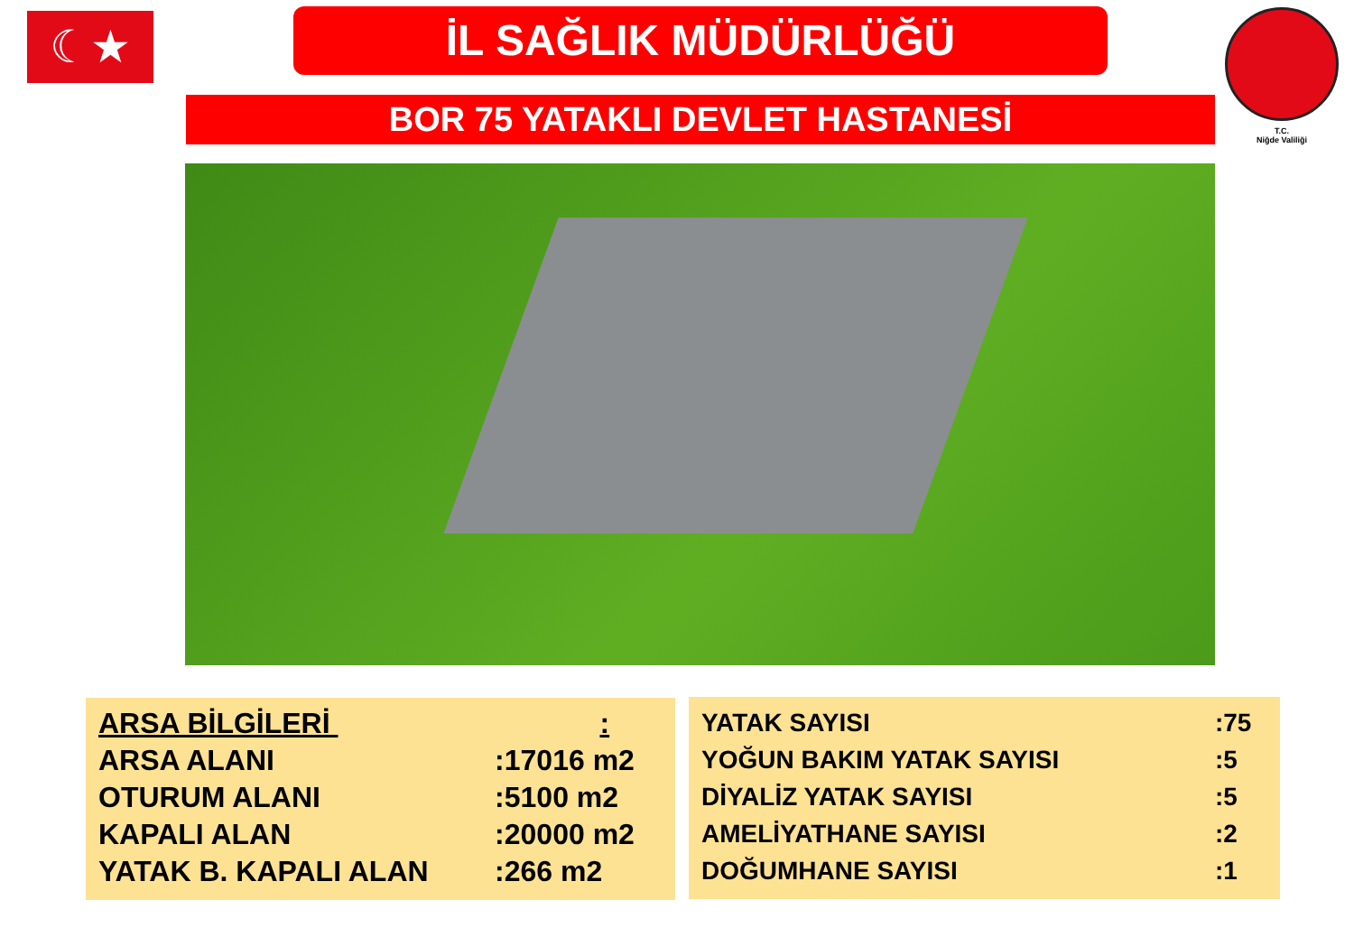☾★ İL SAĞLIK MÜDÜRLÜĞÜ
T.C.
Niğde Valiliği
BOR 75 YATAKLI DEVLET HASTANESİ
| ARSA BİLGİLERİ : | |
| ARSA ALANI | :17016 m2 |
| OTURUM ALANI | :5100 m2 |
| KAPALI ALAN | :20000 m2 |
| YATAK B. KAPALI ALAN | :266 m2 |
| YATAK SAYISI | :75 |
| YOĞUN BAKIM YATAK SAYISI | :5 |
| DİYALİZ YATAK SAYISI | :5 |
| AMELİYATHANE SAYISI | :2 |
| DOĞUMHANE SAYISI | :1 |